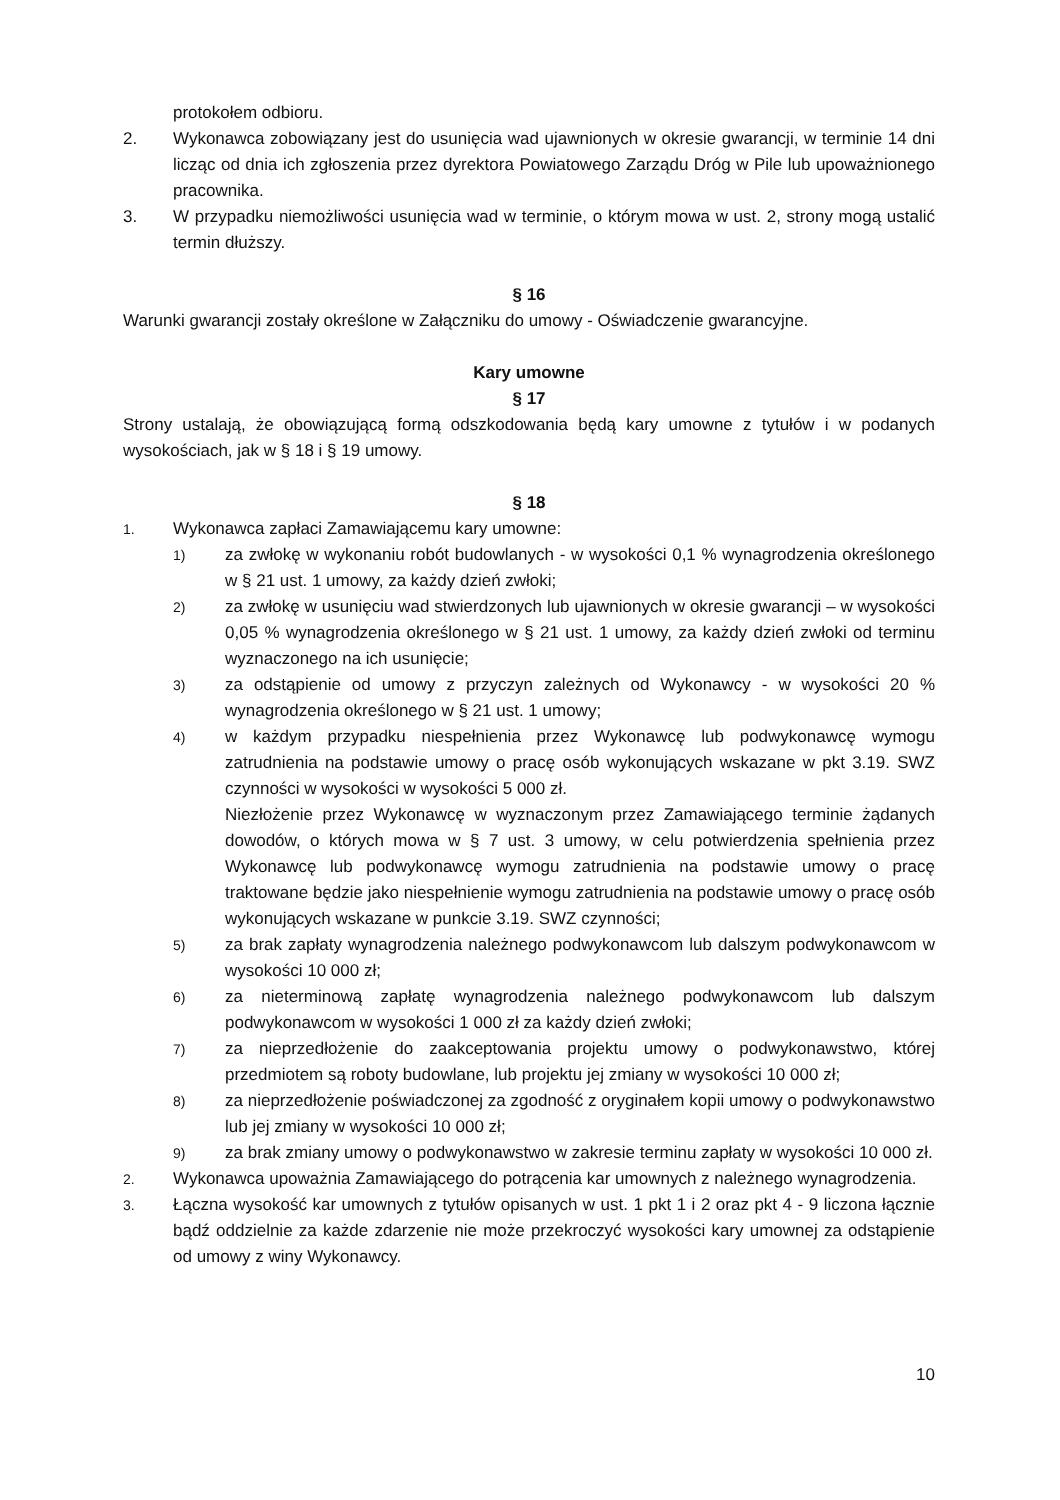protokołem odbioru.
2. Wykonawca zobowiązany jest do usunięcia wad ujawnionych w okresie gwarancji, w terminie 14 dni licząc od dnia ich zgłoszenia przez dyrektora Powiatowego Zarządu Dróg w Pile lub upoważnionego pracownika.
3. W przypadku niemożliwości usunięcia wad w terminie, o którym mowa w ust. 2, strony mogą ustalić termin dłuższy.
§ 16
Warunki gwarancji zostały określone w Załączniku do umowy - Oświadczenie gwarancyjne.
Kary umowne
§ 17
Strony ustalają, że obowiązującą formą odszkodowania będą kary umowne z tytułów i w podanych wysokościach, jak w § 18 i § 19 umowy.
§ 18
1. Wykonawca zapłaci Zamawiającemu kary umowne:
1) za zwłokę w wykonaniu robót budowlanych - w wysokości 0,1 % wynagrodzenia określonego w § 21 ust. 1 umowy, za każdy dzień zwłoki;
2) za zwłokę w usunięciu wad stwierdzonych lub ujawnionych w okresie gwarancji – w wysokości 0,05 % wynagrodzenia określonego w § 21 ust. 1 umowy, za każdy dzień zwłoki od terminu wyznaczonego na ich usunięcie;
3) za odstąpienie od umowy z przyczyn zależnych od Wykonawcy - w wysokości 20 % wynagrodzenia określonego w § 21 ust. 1 umowy;
4) w każdym przypadku niespełnienia przez Wykonawcę lub podwykonawcę wymogu zatrudnienia na podstawie umowy o pracę osób wykonujących wskazane w pkt 3.19. SWZ czynności w wysokości w wysokości 5 000 zł.
Niezłożenie przez Wykonawcę w wyznaczonym przez Zamawiającego terminie żądanych dowodów, o których mowa w § 7 ust. 3 umowy, w celu potwierdzenia spełnienia przez Wykonawcę lub podwykonawcę wymogu zatrudnienia na podstawie umowy o pracę traktowane będzie jako niespełnienie wymogu zatrudnienia na podstawie umowy o pracę osób wykonujących wskazane w punkcie 3.19. SWZ czynności;
5) za brak zapłaty wynagrodzenia należnego podwykonawcom lub dalszym podwykonawcom w wysokości 10 000 zł;
6) za nieterminową zapłatę wynagrodzenia należnego podwykonawcom lub dalszym podwykonawcom w wysokości 1 000 zł za każdy dzień zwłoki;
7) za nieprzedłożenie do zaakceptowania projektu umowy o podwykonawstwo, której przedmiotem są roboty budowlane, lub projektu jej zmiany w wysokości 10 000 zł;
8) za nieprzedłożenie poświadczonej za zgodność z oryginałem kopii umowy o podwykonawstwo lub jej zmiany w wysokości 10 000 zł;
9) za brak zmiany umowy o podwykonawstwo w zakresie terminu zapłaty w wysokości 10 000 zł.
2. Wykonawca upoważnia Zamawiającego do potrącenia kar umownych z należnego wynagrodzenia.
3. Łączna wysokość kar umownych z tytułów opisanych w ust. 1 pkt 1 i 2 oraz pkt 4 - 9 liczona łącznie bądź oddzielnie za każde zdarzenie nie może przekroczyć wysokości kary umownej za odstąpienie od umowy z winy Wykonawcy.
10